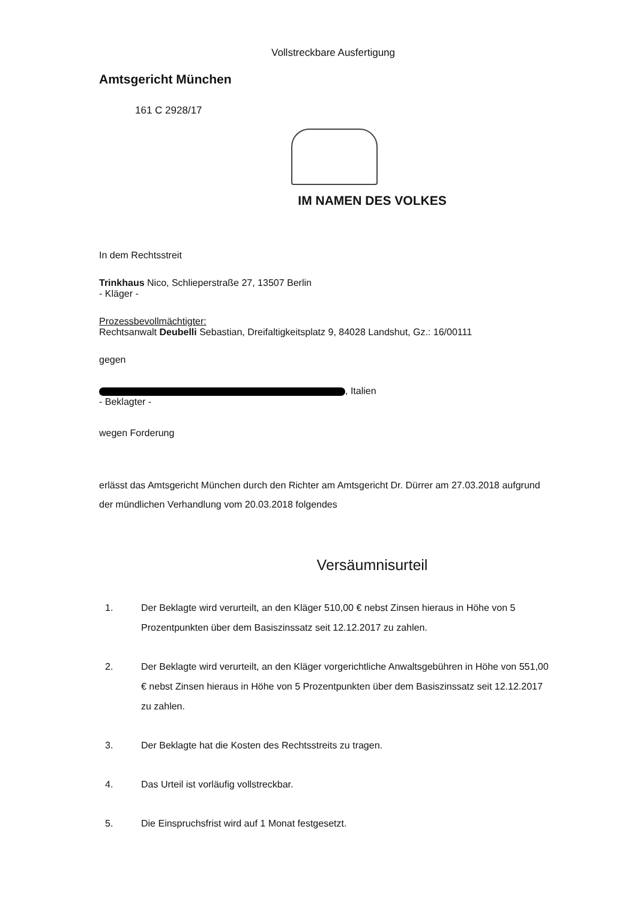Vollstreckbare Ausfertigung
Amtsgericht München
161 C 2928/17
IM NAMEN DES VOLKES
In dem Rechtsstreit
Trinkhaus Nico, Schlieperstraße 27, 13507 Berlin
- Kläger -
Prozessbevollmächtigter:
Rechtsanwalt Deubelli Sebastian, Dreifaltigkeitsplatz 9, 84028 Landshut, Gz.: 16/00111
gegen
, Italien
- Beklagter -
wegen Forderung
erlässt das Amtsgericht München durch den Richter am Amtsgericht Dr. Dürrer am 27.03.2018 aufgrund der mündlichen Verhandlung vom 20.03.2018 folgendes
Versäumnisurteil
1. Der Beklagte wird verurteilt, an den Kläger 510,00 € nebst Zinsen hieraus in Höhe von 5 Prozentpunkten über dem Basiszinssatz seit 12.12.2017 zu zahlen.
2. Der Beklagte wird verurteilt, an den Kläger vorgerichtliche Anwaltsgebühren in Höhe von 551,00 € nebst Zinsen hieraus in Höhe von 5 Prozentpunkten über dem Basiszinssatz seit 12.12.2017 zu zahlen.
3. Der Beklagte hat die Kosten des Rechtsstreits zu tragen.
4. Das Urteil ist vorläufig vollstreckbar.
5. Die Einspruchsfrist wird auf 1 Monat festgesetzt.